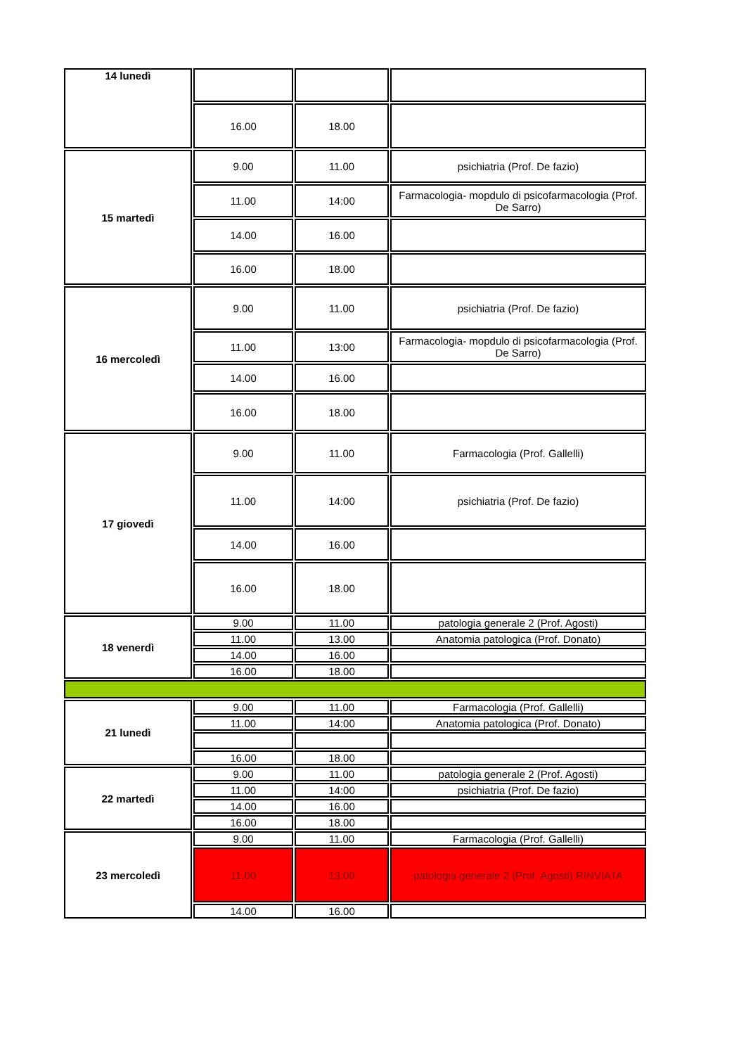| 14 lunedì | | | |
| | 16.00 | 18.00 | |
| 15 martedì | 9.00 | 11.00 | psichiatria (Prof. De fazio) |
| | 11.00 | 14:00 | Farmacologia- mopdulo di psicofarmacologia (Prof. De Sarro) |
| | 14.00 | 16.00 | |
| | 16.00 | 18.00 | |
| 16 mercoledì | 9.00 | 11.00 | psichiatria (Prof. De fazio) |
| | 11.00 | 13:00 | Farmacologia- mopdulo di psicofarmacologia (Prof. De Sarro) |
| | 14.00 | 16.00 | |
| | 16.00 | 18.00 | |
| 17 giovedì | 9.00 | 11.00 | Farmacologia (Prof. Gallelli) |
| | 11.00 | 14:00 | psichiatria (Prof. De fazio) |
| | 14.00 | 16.00 | |
| | 16.00 | 18.00 | |
| 18 venerdì | 9.00 | 11.00 | patologia generale 2 (Prof. Agosti) |
| | 11.00 | 13.00 | Anatomia patologica (Prof. Donato) |
| | 14.00 | 16.00 | |
| | 16.00 | 18.00 | |
| 21 lunedì | 9.00 | 11.00 | Farmacologia (Prof. Gallelli) |
| | 11.00 | 14:00 | Anatomia patologica (Prof. Donato) |
| | 16.00 | 18.00 | |
| 22 martedì | 9.00 | 11.00 | patologia generale 2 (Prof. Agosti) |
| | 11.00 | 14:00 | psichiatria (Prof. De fazio) |
| | 14.00 | 16.00 | |
| | 16.00 | 18.00 | |
| 23 mercoledì | 9.00 | 11.00 | Farmacologia (Prof. Gallelli) |
| | 11.00 | 13.00 | patologia generale 2 (Prof. Agosti) RINVIATA |
| | 14.00 | 16.00 | |